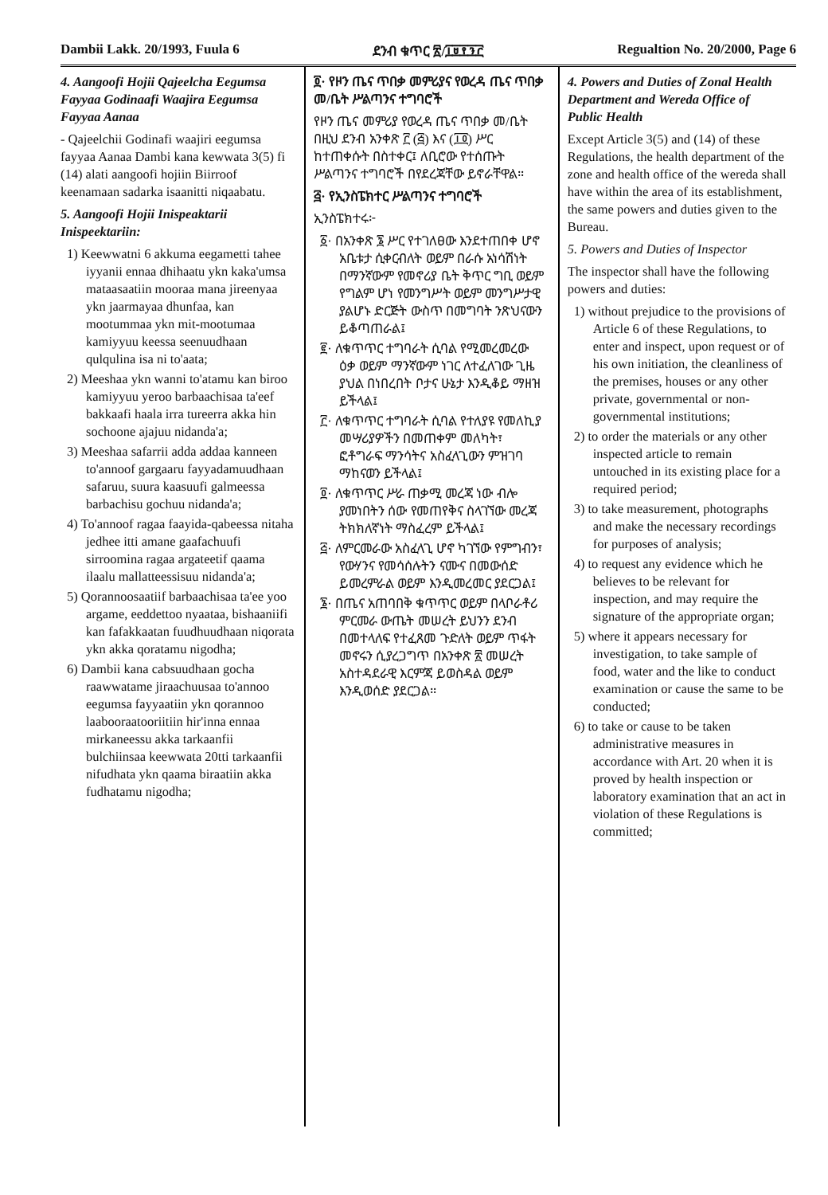Dambii Lakk. 20/1993, Fuula 6 ደንብ ቁጥር ፳/፲፱፻፺፫ Regualtion No. 20/2000, Page 6
4. Aangoofi Hojii Qajeelcha Eegumsa Fayyaa Godinaafi Waajira Eegumsa Fayyaa Aanaa
- Qajeelchii Godinafi waajiri eegumsa fayyaa Aanaa Dambi kana kewwata 3(5) fi (14) alati aangoofi hojiin Biirroof keenamaan sadarka isaanitti niqaabatu.
5. Aangoofi Hojii Inispeaktarii Inispeektariin:
1) Keewwatni 6 akkuma eegametti tahee iyyanii ennaa dhihaatu ykn kaka'umsa mataasaatiin mooraa mana jireenyaa ykn jaarmayaa dhunfaa, kan mootummaa ykn mit-mootumaa kamiyyuu keessa seenuudhaan qulqulina isa ni to'aata;
2) Meeshaa ykn wanni to'atamu kan biroo kamiyyuu yeroo barbaachisaa ta'eef bakkaafi haala irra tureerra akka hin sochoone ajajuu nidanda'a;
3) Meeshaa safarrii adda addaa kanneen to'annoof gargaaru fayyadamuudhaan safaruu, suura kaasuufi galmeessa barbachisu gochuu nidanda'a;
4) To'annoof ragaa faayida-qabeessa nitaha jedhee itti amane gaafachuufi sirroomina ragaa argateetif qaama ilaalu mallatteessisuu nidanda'a;
5) Qorannoosaatiif barbaachisaa ta'ee yoo argame, eeddettoo nyaataa, bishaaniifi kan fafakkaatan fuudhuudhaan niqorata ykn akka qoratamu nigodha;
6) Dambii kana cabsuudhaan gocha raawwatame jiraachuusaa to'annoo eegumsa fayyaatiin ykn qorannoo laabooraatooriitiin hir'inna ennaa mirkaneessu akka tarkaanfii bulchiinsaa keewwata 20tti tarkaanfii nifudhata ykn qaama biraatiin akka fudhatamu nigodha;
፬· የዞን ጤና ጥበቃ መምሪያና የወረዳ ጤና ጥበቃ መ/ቤት ሥልጣንና ተግባሮች
የዞን ጤና መምሪያ የወረዳ ጤና ጥበቃ መ/ቤት በዚህ ደንብ አንቀጽ ፫ (፭) እና (፲፬) ሥር ከተጠቀሱት በስተቀር፤ ለቢሮው የተሰጡት ሥልጣንና ተግባሮች በየደረጃቸው ይኖራቸዋል።
፭· የኢንስፔክተር ሥልጣንና ተግባሮች
ኢንስፔክተሩ፦
፩· በአንቀጽ ፮ ሥር የተገለፀው እንደተጠበቀ ሆኖ አቤቱታ ሲቀርብለት ወይም በራሱ አነሳሽነት በማንኛውም የመኖሪያ ቤት ቅጥር ግቢ ወይም የግልም ሆነ የመንግሥት ወይም መንግሥታዊ ያልሆኑ ድርጅት ውስጥ በመግባት ንጽህናውን ይቆጣጠራል፤
፪· ለቁጥጥር ተግባራት ሲባል የሚመረመረው ዕቃ ወይም ማንኛውም ነገር ለተፈለገው ጊዜ ያህል በነበረበት ቦታና ሁኔታ እንዲቆይ ማዘዝ ይችላል፤
፫· ለቁጥጥር ተግባራት ሲባል የተለያዩ የመለኪያ መሣሪያዎችን በመጠቀም መለካት፣ ፎቶግራፍ ማንሳትና አስፈላጊውን ምዝገባ ማከናወን ይችላል፤
፬· ለቁጥጥር ሥራ ጠቃሚ መረጃ ነው ብሎ ያመነበትን ሰው የመጠየቅና ስላገኘው መረጃ ትክክለኛነት ማስፈረም ይችላል፤
፭· ለምርመራው አስፈላጊ ሆኖ ካገኘው የምግብን፣ የውሃንና የመሳሰሉትን ናሙና በመውሰድ ይመረምራል ወይም እንዲመረመር ያደርጋል፤
፮· በጤና አጠባበቅ ቁጥጥር ወይም በላቦራቶሪ ምርመራ ውጤት መሠረት ይህንን ደንብ በመተላለፍ የተፈጸመ ጉድለት ወይም ጥፋት መኖሩን ሲያረጋግጥ በአንቀጽ ፳ መሠረት አስተዳደራዊ እርምጃ ይወስዳል ወይም እንዲወሰድ ያደርጋል።
4. Powers and Duties of Zonal Health Department and Wereda Office of Public Health
Except Article 3(5) and (14) of these Regulations, the health department of the zone and health office of the wereda shall have within the area of its establishment, the same powers and duties given to the Bureau.
5. Powers and Duties of Inspector
The inspector shall have the following powers and duties:
1) without prejudice to the provisions of Article 6 of these Regulations, to enter and inspect, upon request or of his own initiation, the cleanliness of the premises, houses or any other private, governmental or non-governmental institutions;
2) to order the materials or any other inspected article to remain untouched in its existing place for a required period;
3) to take measurement, photographs and make the necessary recordings for purposes of analysis;
4) to request any evidence which he believes to be relevant for inspection, and may require the signature of the appropriate organ;
5) where it appears necessary for investigation, to take sample of food, water and the like to conduct examination or cause the same to be conducted;
6) to take or cause to be taken administrative measures in accordance with Art. 20 when it is proved by health inspection or laboratory examination that an act in violation of these Regulations is committed;